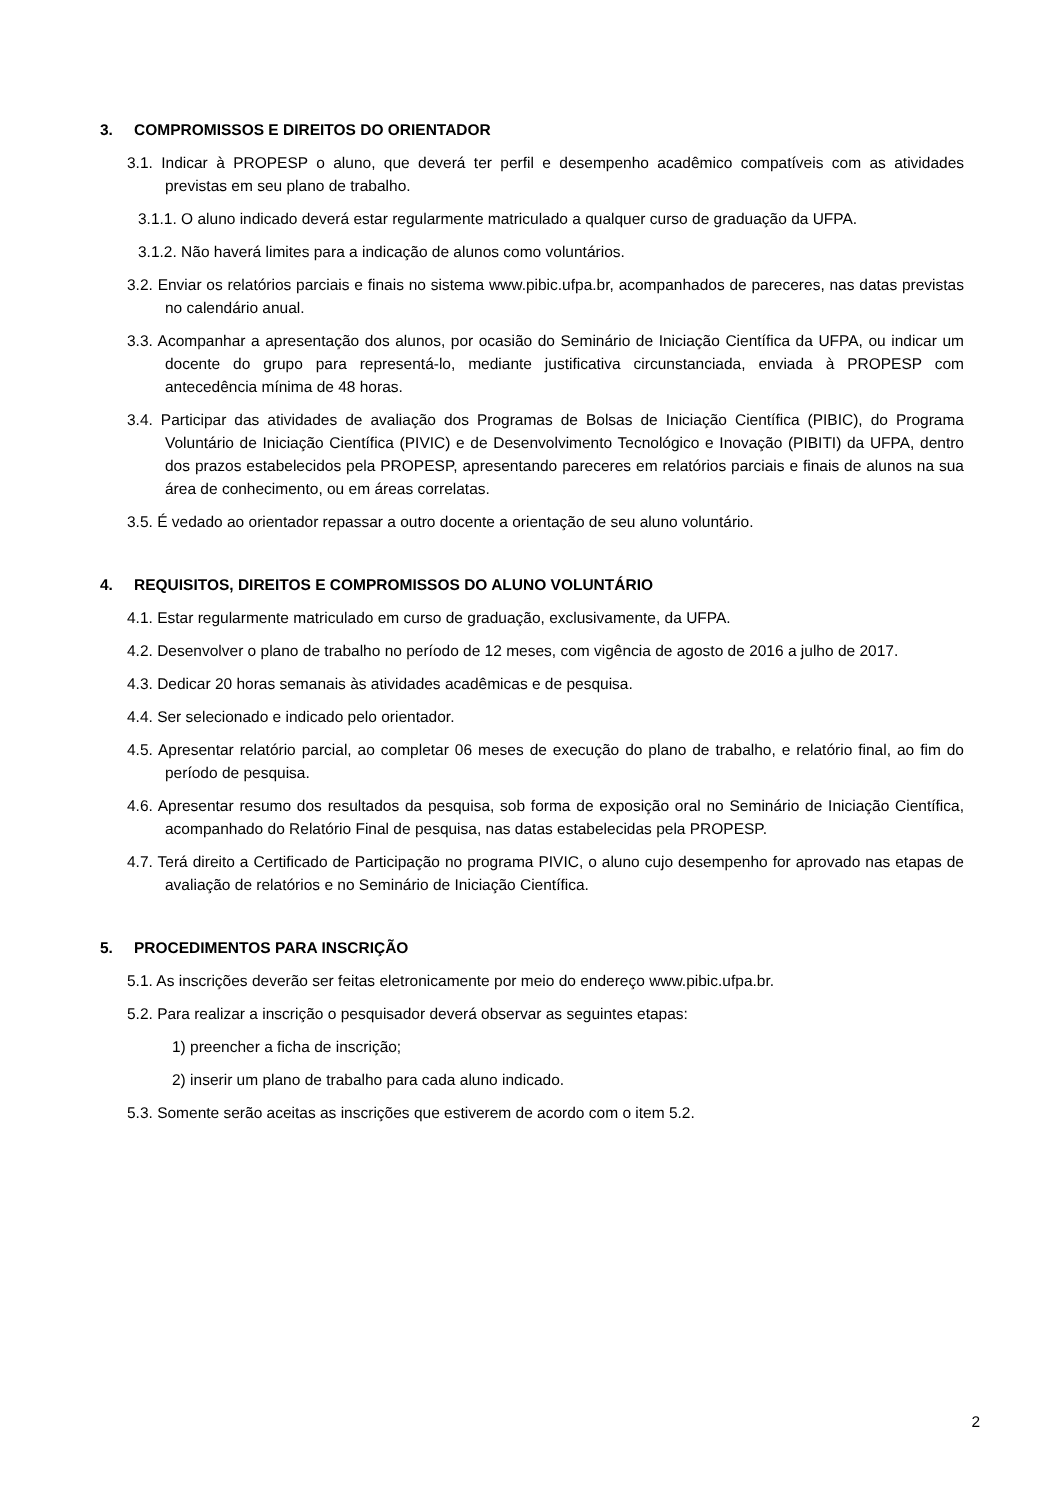3. COMPROMISSOS E DIREITOS DO ORIENTADOR
3.1. Indicar à PROPESP o aluno, que deverá ter perfil e desempenho acadêmico compatíveis com as atividades previstas em seu plano de trabalho.
3.1.1. O aluno indicado deverá estar regularmente matriculado a qualquer curso de graduação da UFPA.
3.1.2. Não haverá limites para a indicação de alunos como voluntários.
3.2. Enviar os relatórios parciais e finais no sistema www.pibic.ufpa.br, acompanhados de pareceres, nas datas previstas no calendário anual.
3.3. Acompanhar a apresentação dos alunos, por ocasião do Seminário de Iniciação Científica da UFPA, ou indicar um docente do grupo para representá-lo, mediante justificativa circunstanciada, enviada à PROPESP com antecedência mínima de 48 horas.
3.4. Participar das atividades de avaliação dos Programas de Bolsas de Iniciação Científica (PIBIC), do Programa Voluntário de Iniciação Científica (PIVIC) e de Desenvolvimento Tecnológico e Inovação (PIBITI) da UFPA, dentro dos prazos estabelecidos pela PROPESP, apresentando pareceres em relatórios parciais e finais de alunos na sua área de conhecimento, ou em áreas correlatas.
3.5. É vedado ao orientador repassar a outro docente a orientação de seu aluno voluntário.
4. REQUISITOS, DIREITOS E COMPROMISSOS DO ALUNO VOLUNTÁRIO
4.1. Estar regularmente matriculado em curso de graduação, exclusivamente, da UFPA.
4.2. Desenvolver o plano de trabalho no período de 12 meses, com vigência de agosto de 2016 a julho de 2017.
4.3. Dedicar 20 horas semanais às atividades acadêmicas e de pesquisa.
4.4. Ser selecionado e indicado pelo orientador.
4.5. Apresentar relatório parcial, ao completar 06 meses de execução do plano de trabalho, e relatório final, ao fim do período de pesquisa.
4.6. Apresentar resumo dos resultados da pesquisa, sob forma de exposição oral no Seminário de Iniciação Científica, acompanhado do Relatório Final de pesquisa, nas datas estabelecidas pela PROPESP.
4.7. Terá direito a Certificado de Participação no programa PIVIC, o aluno cujo desempenho for aprovado nas etapas de avaliação de relatórios e no Seminário de Iniciação Científica.
5. PROCEDIMENTOS PARA INSCRIÇÃO
5.1. As inscrições deverão ser feitas eletronicamente por meio do endereço www.pibic.ufpa.br.
5.2. Para realizar a inscrição o pesquisador deverá observar as seguintes etapas:
1) preencher a ficha de inscrição;
2) inserir um plano de trabalho para cada aluno indicado.
5.3. Somente serão aceitas as inscrições que estiverem de acordo com o item 5.2.
2